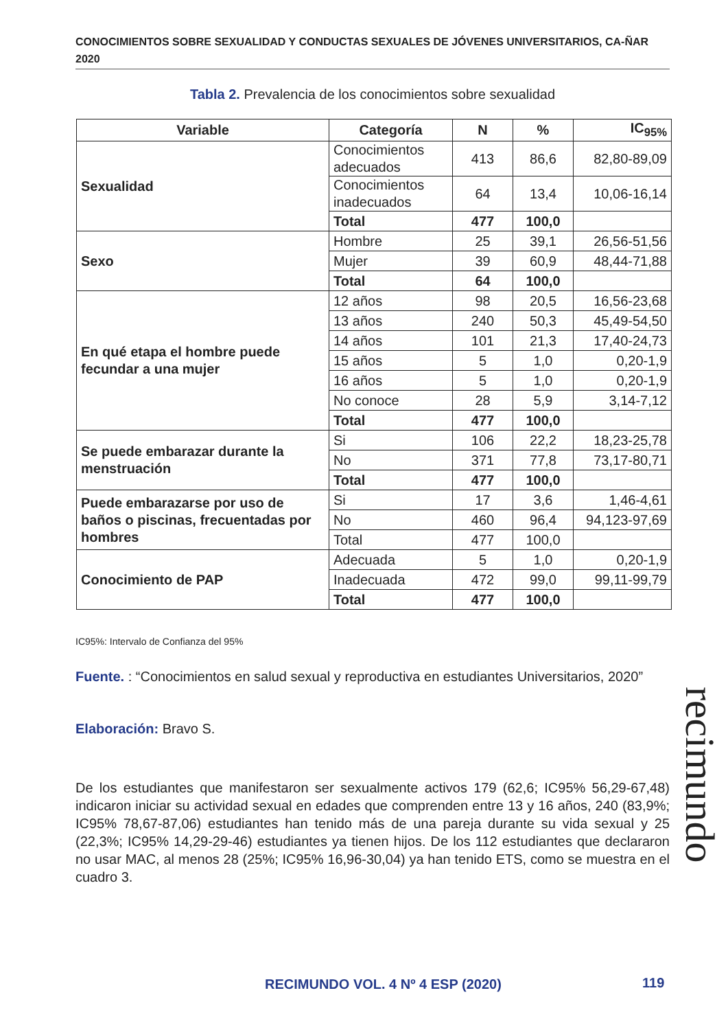CONOCIMIENTOS SOBRE SEXUALIDAD Y CONDUCTAS SEXUALES DE JÓVENES UNIVERSITARIOS, CA-ÑAR 2020
Tabla 2. Prevalencia de los conocimientos sobre sexualidad
| Variable | Categoría | N | % | IC<sub>95%</sub> |
| --- | --- | --- | --- | --- |
| Sexualidad | Conocimientos adecuados | 413 | 86,6 | 82,80-89,09 |
| | Conocimientos inadecuados | 64 | 13,4 | 10,06-16,14 |
| | Total | 477 | 100,0 | |
| Sexo | Hombre | 25 | 39,1 | 26,56-51,56 |
| | Mujer | 39 | 60,9 | 48,44-71,88 |
| | Total | 64 | 100,0 | |
| En qué etapa el hombre puede fecundar a una mujer | 12 años | 98 | 20,5 | 16,56-23,68 |
| | 13 años | 240 | 50,3 | 45,49-54,50 |
| | 14 años | 101 | 21,3 | 17,40-24,73 |
| | 15 años | 5 | 1,0 | 0,20-1,9 |
| | 16 años | 5 | 1,0 | 0,20-1,9 |
| | No conoce | 28 | 5,9 | 3,14-7,12 |
| | Total | 477 | 100,0 | |
| Se puede embarazar durante la menstruación | Si | 106 | 22,2 | 18,23-25,78 |
| | No | 371 | 77,8 | 73,17-80,71 |
| | Total | 477 | 100,0 | |
| Puede embarazarse por uso de baños o piscinas, frecuentadas por hombres | Si | 17 | 3,6 | 1,46-4,61 |
| | No | 460 | 96,4 | 94,123-97,69 |
| | Total | 477 | 100,0 | |
| Conocimiento de PAP | Adecuada | 5 | 1,0 | 0,20-1,9 |
| | Inadecuada | 472 | 99,0 | 99,11-99,79 |
| | Total | 477 | 100,0 | |
IC95%: Intervalo de Confianza del 95%
Fuente. : “Conocimientos en salud sexual y reproductiva en estudiantes Universitarios, 2020”
Elaboración: Bravo S.
De los estudiantes que manifestaron ser sexualmente activos 179 (62,6; IC95% 56,29-67,48) indicaron iniciar su actividad sexual en edades que comprenden entre 13 y 16 años, 240 (83,9%; IC95% 78,67-87,06) estudiantes han tenido más de una pareja durante su vida sexual y 25 (22,3%; IC95% 14,29-29-46) estudiantes ya tienen hijos. De los 112 estudiantes que declararon no usar MAC, al menos 28 (25%; IC95% 16,96-30,04) ya han tenido ETS, como se muestra en el cuadro 3.
recimundo
RECIMUNDO VOL. 4 Nº 4 ESP (2020)
119